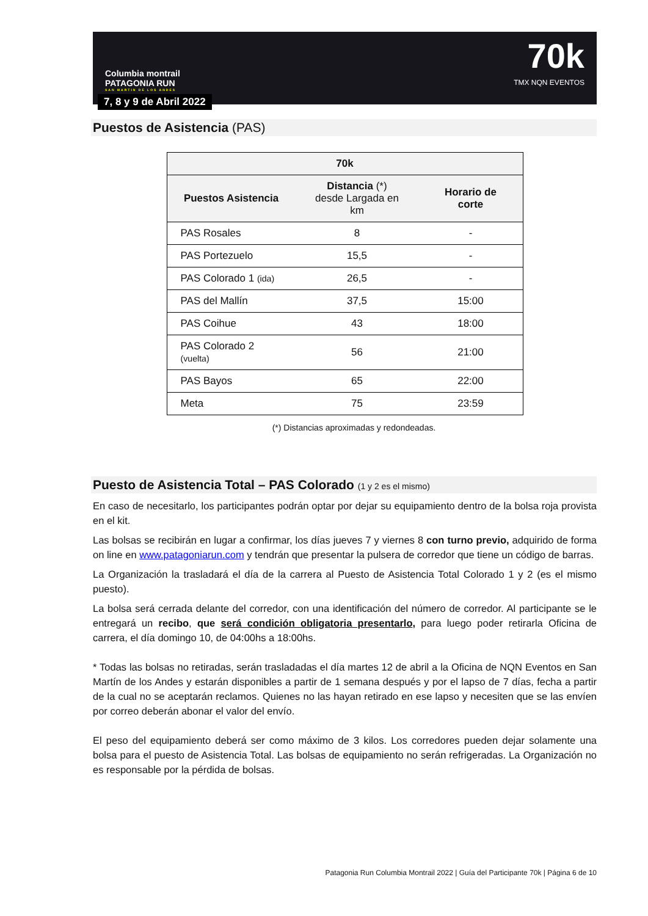Columbia montrail
PATAGONIA RUN
SAN MARTIN DE LOS ANDES
7, 8 y 9 de Abril 2022
70k
TMX NQN EVENTOS
Puestos de Asistencia (PAS)
| 70k | | |
| --- | --- | --- |
| Puestos Asistencia | Distancia (*) desde Largada en km | Horario de corte |
| PAS Rosales | 8 | - |
| PAS Portezuelo | 15,5 | - |
| PAS Colorado 1 (ida) | 26,5 | - |
| PAS del Mallín | 37,5 | 15:00 |
| PAS Coihue | 43 | 18:00 |
| PAS Colorado 2 (vuelta) | 56 | 21:00 |
| PAS Bayos | 65 | 22:00 |
| Meta | 75 | 23:59 |
(*) Distancias aproximadas y redondeadas.
Puesto de Asistencia Total – PAS Colorado (1 y 2 es el mismo)
En caso de necesitarlo, los participantes podrán optar por dejar su equipamiento dentro de la bolsa roja provista en el kit.
Las bolsas se recibirán en lugar a confirmar, los días jueves 7 y viernes 8 con turno previo, adquirido de forma on line en www.patagoniarun.com y tendrán que presentar la pulsera de corredor que tiene un código de barras.
La Organización la trasladará el día de la carrera al Puesto de Asistencia Total Colorado 1 y 2 (es el mismo puesto).
La bolsa será cerrada delante del corredor, con una identificación del número de corredor. Al participante se le entregará un recibo, que será condición obligatoria presentarlo, para luego poder retirarla Oficina de carrera, el día domingo 10, de 04:00hs a 18:00hs.
* Todas las bolsas no retiradas, serán trasladadas el día martes 12 de abril a la Oficina de NQN Eventos en San Martín de los Andes y estarán disponibles a partir de 1 semana después y por el lapso de 7 días, fecha a partir de la cual no se aceptarán reclamos. Quienes no las hayan retirado en ese lapso y necesiten que se las envíen por correo deberán abonar el valor del envío.
El peso del equipamiento deberá ser como máximo de 3 kilos. Los corredores pueden dejar solamente una bolsa para el puesto de Asistencia Total. Las bolsas de equipamiento no serán refrigeradas. La Organización no es responsable por la pérdida de bolsas.
Patagonia Run Columbia Montrail 2022 | Guía del Participante 70k | Página 6 de 10